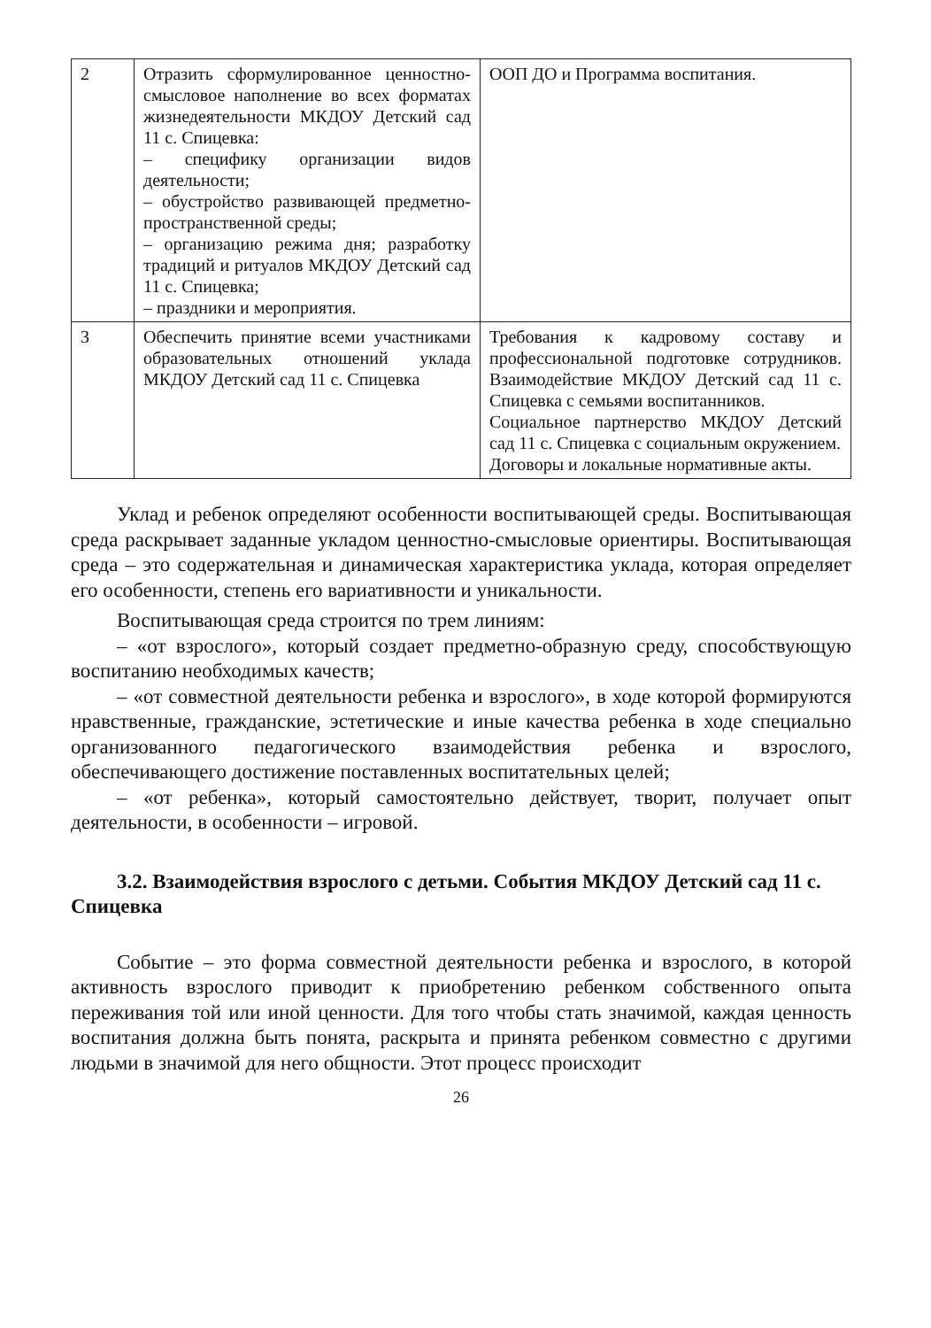| 2 | Отразить сформулированное ценностно-смысловое наполнение во всех форматах жизнедеятельности МКДОУ Детский сад 11 с. Спицевка: – специфику организации видов деятельности; – обустройство развивающей предметно-пространственной среды; – организацию режима дня; разработку традиций и ритуалов МКДОУ Детский сад 11 с. Спицевка; – праздники и мероприятия. | ООП ДО и Программа воспитания. |
| 3 | Обеспечить принятие всеми участниками образовательных отношений уклада МКДОУ Детский сад 11 с. Спицевка | Требования к кадровому составу и профессиональной подготовке сотрудников. Взаимодействие МКДОУ Детский сад 11 с. Спицевка с семьями воспитанников. Социальное партнерство МКДОУ Детский сад 11 с. Спицевка с социальным окружением. Договоры и локальные нормативные акты. |
Уклад и ребенок определяют особенности воспитывающей среды. Воспитывающая среда раскрывает заданные укладом ценностно-смысловые ориентиры. Воспитывающая среда – это содержательная и динамическая характеристика уклада, которая определяет его особенности, степень его вариативности и уникальности.
Воспитывающая среда строится по трем линиям:
– «от взрослого», который создает предметно-образную среду, способствующую воспитанию необходимых качеств;
– «от совместной деятельности ребенка и взрослого», в ходе которой формируются нравственные, гражданские, эстетические и иные качества ребенка в ходе специально организованного педагогического взаимодействия ребенка и взрослого, обеспечивающего достижение поставленных воспитательных целей;
– «от ребенка», который самостоятельно действует, творит, получает опыт деятельности, в особенности – игровой.
3.2. Взаимодействия взрослого с детьми. События МКДОУ Детский сад 11 с. Спицевка
Событие – это форма совместной деятельности ребенка и взрослого, в которой активность взрослого приводит к приобретению ребенком собственного опыта переживания той или иной ценности. Для того чтобы стать значимой, каждая ценность воспитания должна быть понята, раскрыта и принята ребенком совместно с другими людьми в значимой для него общности. Этот процесс происходит
26